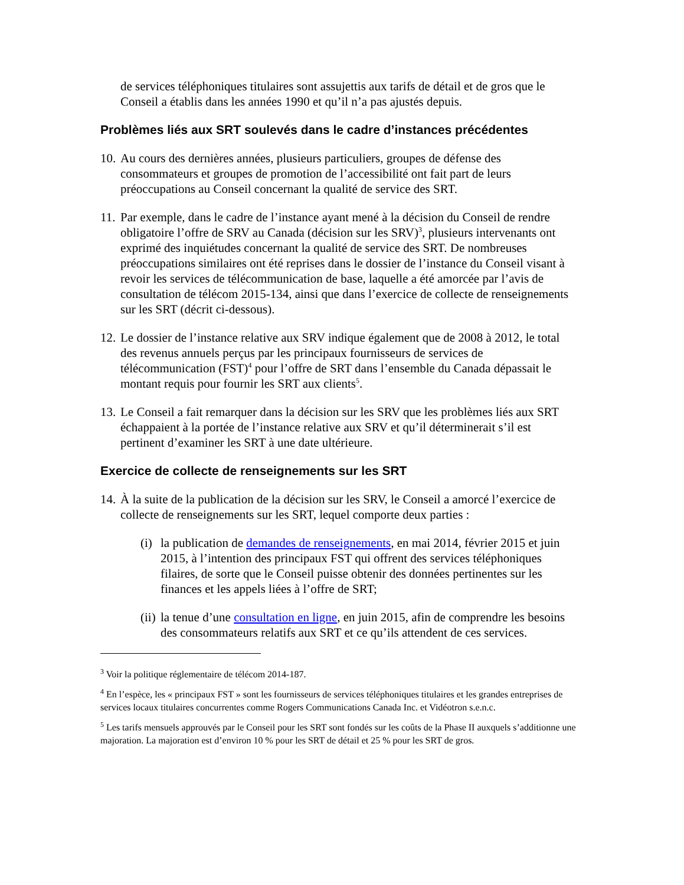de services téléphoniques titulaires sont assujettis aux tarifs de détail et de gros que le Conseil a établis dans les années 1990 et qu’il n’a pas ajustés depuis.
Problèmes liés aux SRT soulevés dans le cadre d’instances précédentes
10. Au cours des dernières années, plusieurs particuliers, groupes de défense des consommateurs et groupes de promotion de l’accessibilité ont fait part de leurs préoccupations au Conseil concernant la qualité de service des SRT.
11. Par exemple, dans le cadre de l’instance ayant mené à la décision du Conseil de rendre obligatoire l’offre de SRV au Canada (décision sur les SRV)<sup>3</sup>, plusieurs intervenants ont exprimé des inquiétudes concernant la qualité de service des SRT. De nombreuses préoccupations similaires ont été reprises dans le dossier de l’instance du Conseil visant à revoir les services de télécommunication de base, laquelle a été amorcée par l’avis de consultation de télécom 2015-134, ainsi que dans l’exercice de collecte de renseignements sur les SRT (décrit ci-dessous).
12. Le dossier de l’instance relative aux SRV indique également que de 2008 à 2012, le total des revenus annuels perçus par les principaux fournisseurs de services de télécommunication (FST)<sup>4</sup> pour l’offre de SRT dans l’ensemble du Canada dépassait le montant requis pour fournir les SRT aux clients<sup>5</sup>.
13. Le Conseil a fait remarquer dans la décision sur les SRV que les problèmes liés aux SRT échappaient à la portée de l’instance relative aux SRV et qu’il déterminerait s’il est pertinent d’examiner les SRT à une date ultérieure.
Exercice de collecte de renseignements sur les SRT
14. À la suite de la publication de la décision sur les SRV, le Conseil a amorcé l’exercice de collecte de renseignements sur les SRT, lequel comporte deux parties :
(i) la publication de demandes de renseignements, en mai 2014, février 2015 et juin 2015, à l’intention des principaux FST qui offrent des services téléphoniques filaires, de sorte que le Conseil puisse obtenir des données pertinentes sur les finances et les appels liées à l’offre de SRT;
(ii) la tenue d’une consultation en ligne, en juin 2015, afin de comprendre les besoins des consommateurs relatifs aux SRT et ce qu’ils attendent de ces services.
<sup>3</sup> Voir la politique réglementaire de télécom 2014-187.
<sup>4</sup> En l’espèce, les « principaux FST » sont les fournisseurs de services téléphoniques titulaires et les grandes entreprises de services locaux titulaires concurrentes comme Rogers Communications Canada Inc. et Vidéotron s.e.n.c.
<sup>5</sup> Les tarifs mensuels approuvés par le Conseil pour les SRT sont fondés sur les coûts de la Phase II auxquels s’additionne une majoration. La majoration est d’environ 10 % pour les SRT de détail et 25 % pour les SRT de gros.